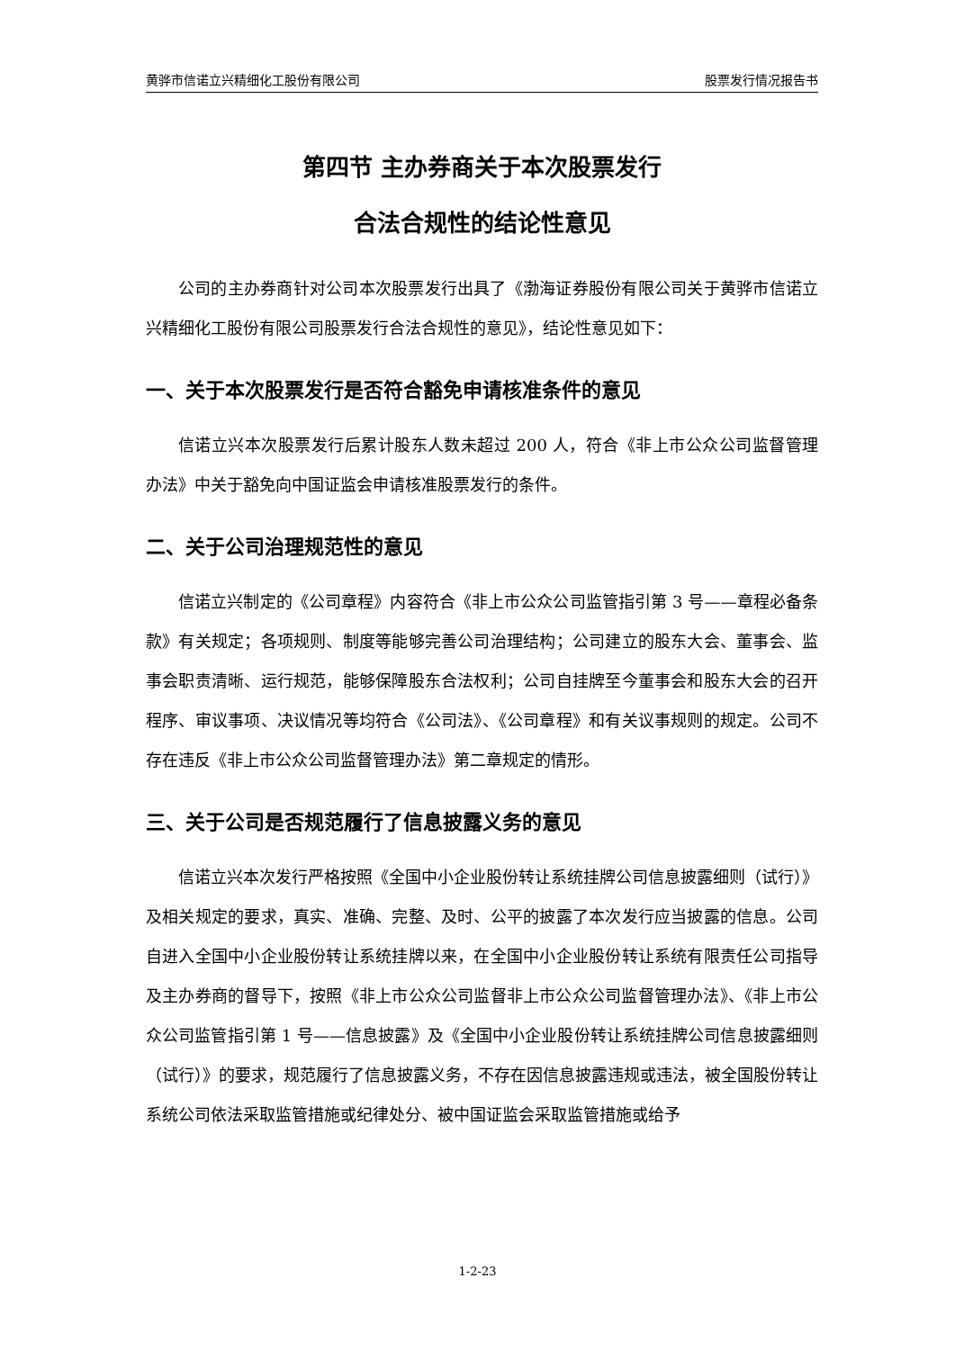黄骅市信诺立兴精细化工股份有限公司 股票发行情况报告书
第四节 主办券商关于本次股票发行
合法合规性的结论性意见
公司的主办券商针对公司本次股票发行出具了《渤海证券股份有限公司关于黄骅市信诺立兴精细化工股份有限公司股票发行合法合规性的意见》，结论性意见如下：
一、关于本次股票发行是否符合豁免申请核准条件的意见
信诺立兴本次股票发行后累计股东人数未超过 200 人，符合《非上市公众公司监督管理办法》中关于豁免向中国证监会申请核准股票发行的条件。
二、关于公司治理规范性的意见
信诺立兴制定的《公司章程》内容符合《非上市公众公司监管指引第 3 号——章程必备条款》有关规定；各项规则、制度等能够完善公司治理结构；公司建立的股东大会、董事会、监事会职责清晰、运行规范，能够保障股东合法权利；公司自挂牌至今董事会和股东大会的召开程序、审议事项、决议情况等均符合《公司法》、《公司章程》和有关议事规则的规定。公司不存在违反《非上市公众公司监督管理办法》第二章规定的情形。
三、关于公司是否规范履行了信息披露义务的意见
信诺立兴本次发行严格按照《全国中小企业股份转让系统挂牌公司信息披露细则（试行）》及相关规定的要求，真实、准确、完整、及时、公平的披露了本次发行应当披露的信息。公司自进入全国中小企业股份转让系统挂牌以来，在全国中小企业股份转让系统有限责任公司指导及主办券商的督导下，按照《非上市公众公司监督非上市公众公司监督管理办法》、《非上市公众公司监管指引第 1 号——信息披露》及《全国中小企业股份转让系统挂牌公司信息披露细则（试行）》的要求，规范履行了信息披露义务，不存在因信息披露违规或违法，被全国股份转让系统公司依法采取监管措施或纪律处分、被中国证监会采取监管措施或给予
1-2-23